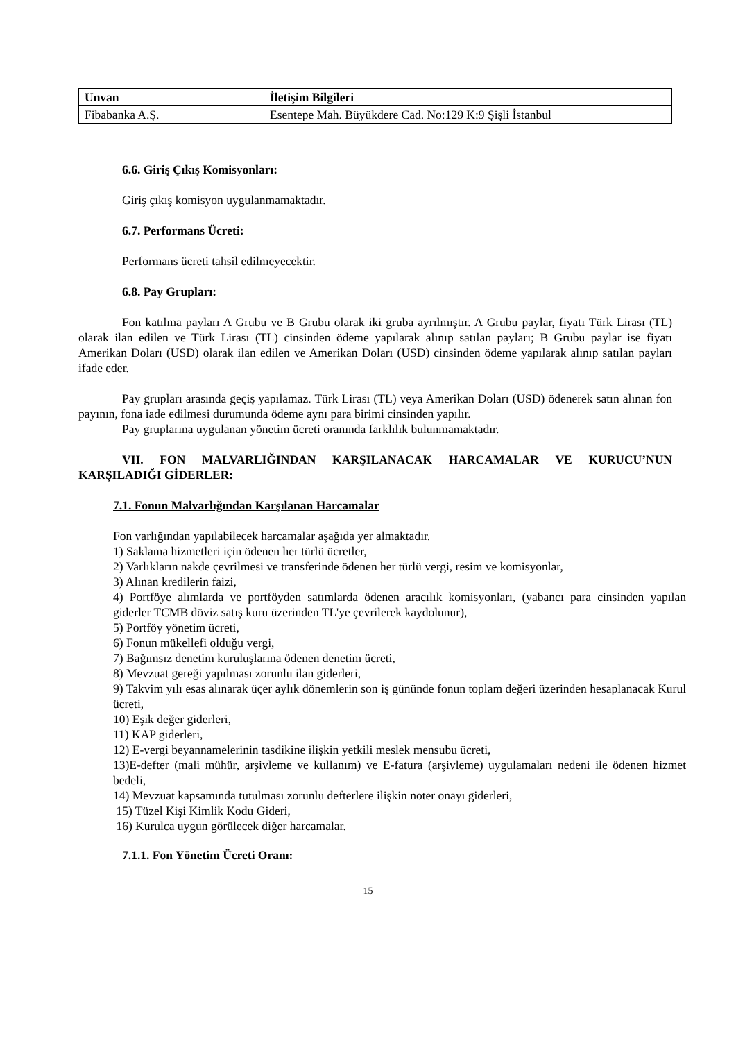| Unvan | İletişim Bilgileri |
| --- | --- |
| Fibabanka A.Ş. | Esentepe Mah. Büyükdere Cad. No:129 K:9 Şişli İstanbul |
6.6. Giriş Çıkış Komisyonları:
Giriş çıkış komisyon uygulanmamaktadır.
6.7. Performans Ücreti:
Performans ücreti tahsil edilmeyecektir.
6.8. Pay Grupları:
Fon katılma payları A Grubu ve B Grubu olarak iki gruba ayrılmıştır. A Grubu paylar, fiyatı Türk Lirası (TL) olarak ilan edilen ve Türk Lirası (TL) cinsinden ödeme yapılarak alınıp satılan payları; B Grubu paylar ise fiyatı Amerikan Doları (USD) olarak ilan edilen ve Amerikan Doları (USD) cinsinden ödeme yapılarak alınıp satılan payları ifade eder.
Pay grupları arasında geçiş yapılamaz. Türk Lirası (TL) veya Amerikan Doları (USD) ödenerek satın alınan fon payının, fona iade edilmesi durumunda ödeme aynı para birimi cinsinden yapılır.
Pay gruplarına uygulanan yönetim ücreti oranında farklılık bulunmamaktadır.
VII. FON MALVARLIĞINDAN KARŞILANACAK HARCAMALAR VE KURUCU’NUN KARŞILADIĞI GİDERLER:
7.1. Fonun Malvarlığından Karşılanan Harcamalar
Fon varlığından yapılabilecek harcamalar aşağıda yer almaktadır.
1) Saklama hizmetleri için ödenen her türlü ücretler,
2) Varlıkların nakde çevrilmesi ve transferinde ödenen her türlü vergi, resim ve komisyonlar,
3) Alınan kredilerin faizi,
4) Portföye alımlarda ve portföyden satımlarda ödenen aracılık komisyonları, (yabancı para cinsinden yapılan giderler TCMB döviz satış kuru üzerinden TL'ye çevrilerek kaydolunur),
5) Portföy yönetim ücreti,
6) Fonun mükellefi olduğu vergi,
7) Bağımsız denetim kuruluşlarına ödenen denetim ücreti,
8) Mevzuat gereği yapılması zorunlu ilan giderleri,
9) Takvim yılı esas alınarak üçer aylık dönemlerin son iş gününde fonun toplam değeri üzerinden hesaplanacak Kurul ücreti,
10) Eşik değer giderleri,
11) KAP giderleri,
12) E-vergi beyannamelerinin tasdikine ilişkin yetkili meslek mensubu ücreti,
13)E-defter (mali mühür, arşivleme ve kullanım) ve E-fatura (arşivleme) uygulamaları nedeni ile ödenen hizmet bedeli,
14) Mevzuat kapsamında tutulması zorunlu defterlere ilişkin noter onayı giderleri,
15) Tüzel Kişi Kimlik Kodu Gideri,
16) Kurulca uygun görülecek diğer harcamalar.
7.1.1. Fon Yönetim Ücreti Oranı:
15